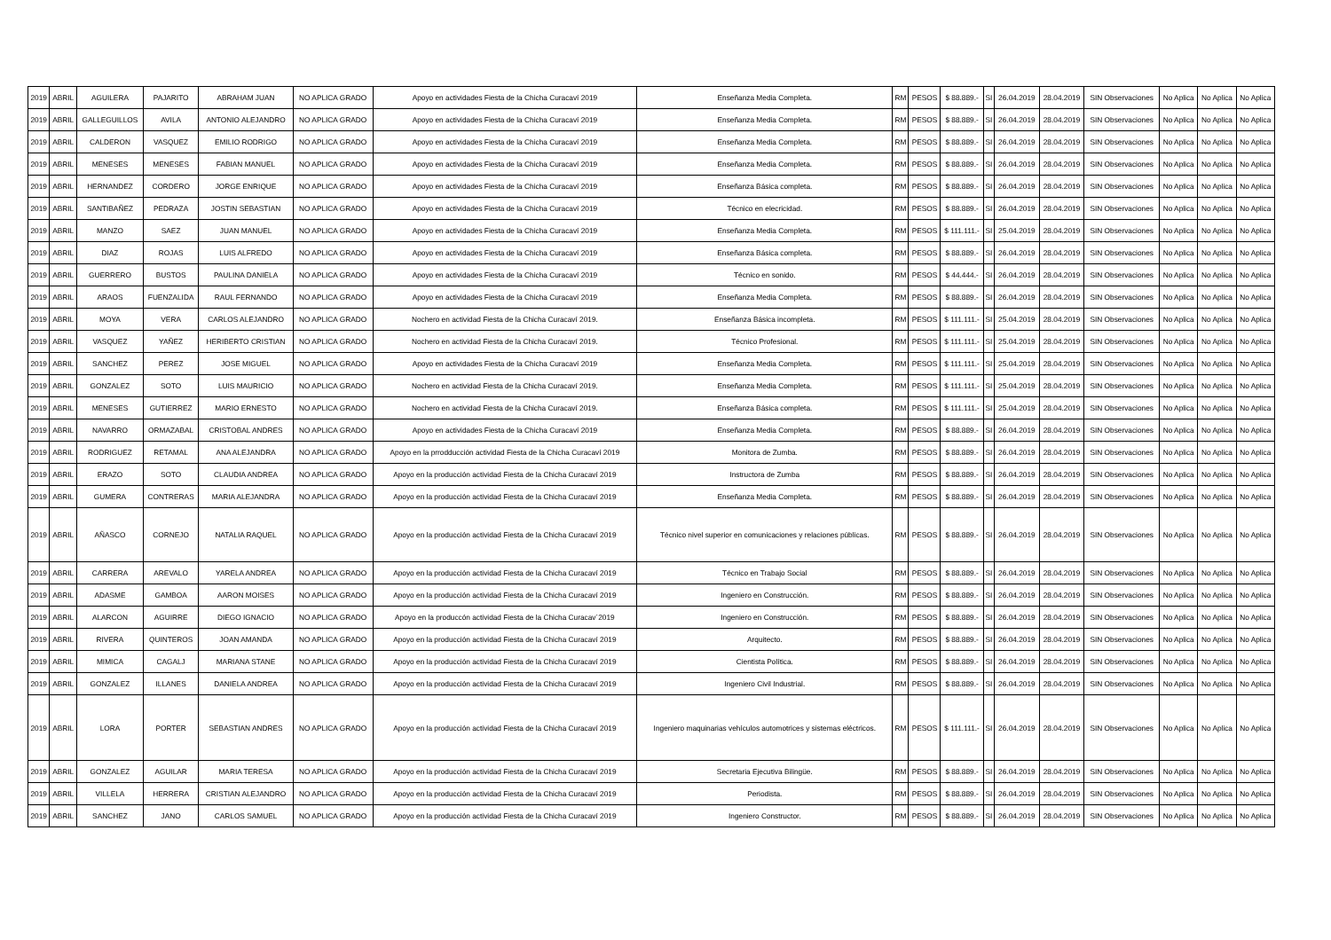| 2019 | ABRIL | AGUILERA | PAJARITO | ABRAHAM JUAN | NO APLICA GRADO | Apoyo en actividades Fiesta de la Chicha Curacaví 2019 | Enseñanza Media Completa. | RM | PESOS | $ 88.889.- | SI | 26.04.2019 | 28.04.2019 | SIN Observaciones | No Aplica | No Aplica | No Aplica |
| 2019 | ABRIL | GALLEGUILLOS | AVILA | ANTONIO ALEJANDRO | NO APLICA GRADO | Apoyo en actividades Fiesta de la Chicha Curacaví 2019 | Enseñanza Media Completa. | RM | PESOS | $ 88.889.- | SI | 26.04.2019 | 28.04.2019 | SIN Observaciones | No Aplica | No Aplica | No Aplica |
| 2019 | ABRIL | CALDERON | VASQUEZ | EMILIO RODRIGO | NO APLICA GRADO | Apoyo en actividades Fiesta de la Chicha Curacaví 2019 | Enseñanza Media Completa. | RM | PESOS | $ 88.889.- | SI | 26.04.2019 | 28.04.2019 | SIN Observaciones | No Aplica | No Aplica | No Aplica |
| 2019 | ABRIL | MENESES | MENESES | FABIAN MANUEL | NO APLICA GRADO | Apoyo en actividades Fiesta de la Chicha Curacaví 2019 | Enseñanza Media Completa. | RM | PESOS | $ 88.889.- | SI | 26.04.2019 | 28.04.2019 | SIN Observaciones | No Aplica | No Aplica | No Aplica |
| 2019 | ABRIL | HERNANDEZ | CORDERO | JORGE ENRIQUE | NO APLICA GRADO | Apoyo en actividades Fiesta de la Chicha Curacaví 2019 | Enseñanza Básica completa. | RM | PESOS | $ 88.889.- | SI | 26.04.2019 | 28.04.2019 | SIN Observaciones | No Aplica | No Aplica | No Aplica |
| 2019 | ABRIL | SANTIBAÑEZ | PEDRAZA | JOSTIN SEBASTIAN | NO APLICA GRADO | Apoyo en actividades Fiesta de la Chicha Curacaví 2019 | Técnico en elecricidad. | RM | PESOS | $ 88.889.- | SI | 26.04.2019 | 28.04.2019 | SIN Observaciones | No Aplica | No Aplica | No Aplica |
| 2019 | ABRIL | MANZO | SAEZ | JUAN MANUEL | NO APLICA GRADO | Apoyo en actividades Fiesta de la Chicha Curacaví 2019 | Enseñanza Media Completa. | RM | PESOS | $ 111.111.- | SI | 25.04.2019 | 28.04.2019 | SIN Observaciones | No Aplica | No Aplica | No Aplica |
| 2019 | ABRIL | DIAZ | ROJAS | LUIS ALFREDO | NO APLICA GRADO | Apoyo en actividades Fiesta de la Chicha Curacaví 2019 | Enseñanza Básica completa. | RM | PESOS | $ 88.889.- | SI | 26.04.2019 | 28.04.2019 | SIN Observaciones | No Aplica | No Aplica | No Aplica |
| 2019 | ABRIL | GUERRERO | BUSTOS | PAULINA DANIELA | NO APLICA GRADO | Apoyo en actividades Fiesta de la Chicha Curacaví 2019 | Técnico en sonido. | RM | PESOS | $ 44.444.- | SI | 26.04.2019 | 28.04.2019 | SIN Observaciones | No Aplica | No Aplica | No Aplica |
| 2019 | ABRIL | ARAOS | FUENZALIDA | RAUL FERNANDO | NO APLICA GRADO | Apoyo en actividades Fiesta de la Chicha Curacaví 2019 | Enseñanza Media Completa. | RM | PESOS | $ 88.889.- | SI | 26.04.2019 | 28.04.2019 | SIN Observaciones | No Aplica | No Aplica | No Aplica |
| 2019 | ABRIL | MOYA | VERA | CARLOS ALEJANDRO | NO APLICA GRADO | Nochero en actividad Fiesta de la Chicha Curacaví 2019. | Enseñanza Básica incompleta. | RM | PESOS | $ 111.111.- | SI | 25.04.2019 | 28.04.2019 | SIN Observaciones | No Aplica | No Aplica | No Aplica |
| 2019 | ABRIL | VASQUEZ | YAÑEZ | HERIBERTO CRISTIAN | NO APLICA GRADO | Nochero en actividad Fiesta de la Chicha Curacaví 2019. | Técnico Profesional. | RM | PESOS | $ 111.111.- | SI | 25.04.2019 | 28.04.2019 | SIN Observaciones | No Aplica | No Aplica | No Aplica |
| 2019 | ABRIL | SANCHEZ | PEREZ | JOSE MIGUEL | NO APLICA GRADO | Apoyo en actividades Fiesta de la Chicha Curacaví 2019 | Enseñanza Media Completa. | RM | PESOS | $ 111.111.- | SI | 25.04.2019 | 28.04.2019 | SIN Observaciones | No Aplica | No Aplica | No Aplica |
| 2019 | ABRIL | GONZALEZ | SOTO | LUIS MAURICIO | NO APLICA GRADO | Nochero en actividad Fiesta de la Chicha Curacaví 2019. | Enseñanza Media Completa. | RM | PESOS | $ 111.111.- | SI | 25.04.2019 | 28.04.2019 | SIN Observaciones | No Aplica | No Aplica | No Aplica |
| 2019 | ABRIL | MENESES | GUTIERREZ | MARIO ERNESTO | NO APLICA GRADO | Nochero en actividad Fiesta de la Chicha Curacaví 2019. | Enseñanza Básica completa. | RM | PESOS | $ 111.111.- | SI | 25.04.2019 | 28.04.2019 | SIN Observaciones | No Aplica | No Aplica | No Aplica |
| 2019 | ABRIL | NAVARRO | ORMAZABAL | CRISTOBAL ANDRES | NO APLICA GRADO | Apoyo en actividades Fiesta de la Chicha Curacaví 2019 | Enseñanza Media Completa. | RM | PESOS | $ 88.889.- | SI | 26.04.2019 | 28.04.2019 | SIN Observaciones | No Aplica | No Aplica | No Aplica |
| 2019 | ABRIL | RODRIGUEZ | RETAMAL | ANA ALEJANDRA | NO APLICA GRADO | Apoyo en la prrodducción actividad Fiesta de la Chicha Curacaví 2019 | Monitora de Zumba. | RM | PESOS | $ 88.889.- | SI | 26.04.2019 | 28.04.2019 | SIN Observaciones | No Aplica | No Aplica | No Aplica |
| 2019 | ABRIL | ERAZO | SOTO | CLAUDIA ANDREA | NO APLICA GRADO | Apoyo en la producción actividad Fiesta de la Chicha Curacaví 2019 | Instructora de Zumba | RM | PESOS | $ 88.889.- | SI | 26.04.2019 | 28.04.2019 | SIN Observaciones | No Aplica | No Aplica | No Aplica |
| 2019 | ABRIL | GUMERA | CONTRERAS | MARIA ALEJANDRA | NO APLICA GRADO | Apoyo en la producción actividad Fiesta de la Chicha Curacaví 2019 | Enseñanza Media Completa. | RM | PESOS | $ 88.889.- | SI | 26.04.2019 | 28.04.2019 | SIN Observaciones | No Aplica | No Aplica | No Aplica |
| 2019 | ABRIL | AÑASCO | CORNEJO | NATALIA RAQUEL | NO APLICA GRADO | Apoyo en la producción actividad Fiesta de la Chicha Curacaví 2019 | Técnico nivel superior en comunicaciones y relaciones públicas. | RM | PESOS | $ 88.889.- | SI | 26.04.2019 | 28.04.2019 | SIN Observaciones | No Aplica | No Aplica | No Aplica |
| 2019 | ABRIL | CARRERA | AREVALO | YARELA ANDREA | NO APLICA GRADO | Apoyo en la producción actividad Fiesta de la Chicha Curacaví 2019 | Técnico en Trabajo Social | RM | PESOS | $ 88.889.- | SI | 26.04.2019 | 28.04.2019 | SIN Observaciones | No Aplica | No Aplica | No Aplica |
| 2019 | ABRIL | ADASME | GAMBOA | AARON MOISES | NO APLICA GRADO | Apoyo en la producción actividad Fiesta de la Chicha Curacaví 2019 | Ingeniero en Construcción. | RM | PESOS | $ 88.889.- | SI | 26.04.2019 | 28.04.2019 | SIN Observaciones | No Aplica | No Aplica | No Aplica |
| 2019 | ABRIL | ALARCON | AGUIRRE | DIEGO IGNACIO | NO APLICA GRADO | Apoyo en la produccón actividad Fiesta de la Chicha Curacav´2019 | Ingeniero en Construcción. | RM | PESOS | $ 88.889.- | SI | 26.04.2019 | 28.04.2019 | SIN Observaciones | No Aplica | No Aplica | No Aplica |
| 2019 | ABRIL | RIVERA | QUINTEROS | JOAN AMANDA | NO APLICA GRADO | Apoyo en la producción actividad Fiesta de la Chicha Curacaví 2019 | Arquitecto. | RM | PESOS | $ 88.889.- | SI | 26.04.2019 | 28.04.2019 | SIN Observaciones | No Aplica | No Aplica | No Aplica |
| 2019 | ABRIL | MIMICA | CAGALJ | MARIANA STANE | NO APLICA GRADO | Apoyo en la producción actividad Fiesta de la Chicha Curacaví 2019 | Cientista Política. | RM | PESOS | $ 88.889.- | SI | 26.04.2019 | 28.04.2019 | SIN Observaciones | No Aplica | No Aplica | No Aplica |
| 2019 | ABRIL | GONZALEZ | ILLANES | DANIELA ANDREA | NO APLICA GRADO | Apoyo en la producción actividad Fiesta de la Chicha Curacaví 2019 | Ingeniero Civil Industrial. | RM | PESOS | $ 88.889.- | SI | 26.04.2019 | 28.04.2019 | SIN Observaciones | No Aplica | No Aplica | No Aplica |
| 2019 | ABRIL | LORA | PORTER | SEBASTIAN ANDRES | NO APLICA GRADO | Apoyo en la producción actividad Fiesta de la Chicha Curacaví 2019 | Ingeniero maquinarias vehículos automotrices y sistemas eléctricos. | RM | PESOS | $ 111.111.- | SI | 26.04.2019 | 28.04.2019 | SIN Observaciones | No Aplica | No Aplica | No Aplica |
| 2019 | ABRIL | GONZALEZ | AGUILAR | MARIA TERESA | NO APLICA GRADO | Apoyo en la producción actividad Fiesta de la Chicha Curacaví 2019 | Secretaria Ejecutiva Bilingüe. | RM | PESOS | $ 88.889.- | SI | 26.04.2019 | 28.04.2019 | SIN Observaciones | No Aplica | No Aplica | No Aplica |
| 2019 | ABRIL | VILLELA | HERRERA | CRISTIAN ALEJANDRO | NO APLICA GRADO | Apoyo en la producción actividad Fiesta de la Chicha Curacaví 2019 | Periodista. | RM | PESOS | $ 88.889.- | SI | 26.04.2019 | 28.04.2019 | SIN Observaciones | No Aplica | No Aplica | No Aplica |
| 2019 | ABRIL | SANCHEZ | JANO | CARLOS SAMUEL | NO APLICA GRADO | Apoyo en la producción actividad Fiesta de la Chicha Curacaví 2019 | Ingeniero Constructor. | RM | PESOS | $ 88.889.- | SI | 26.04.2019 | 28.04.2019 | SIN Observaciones | No Aplica | No Aplica | No Aplica |